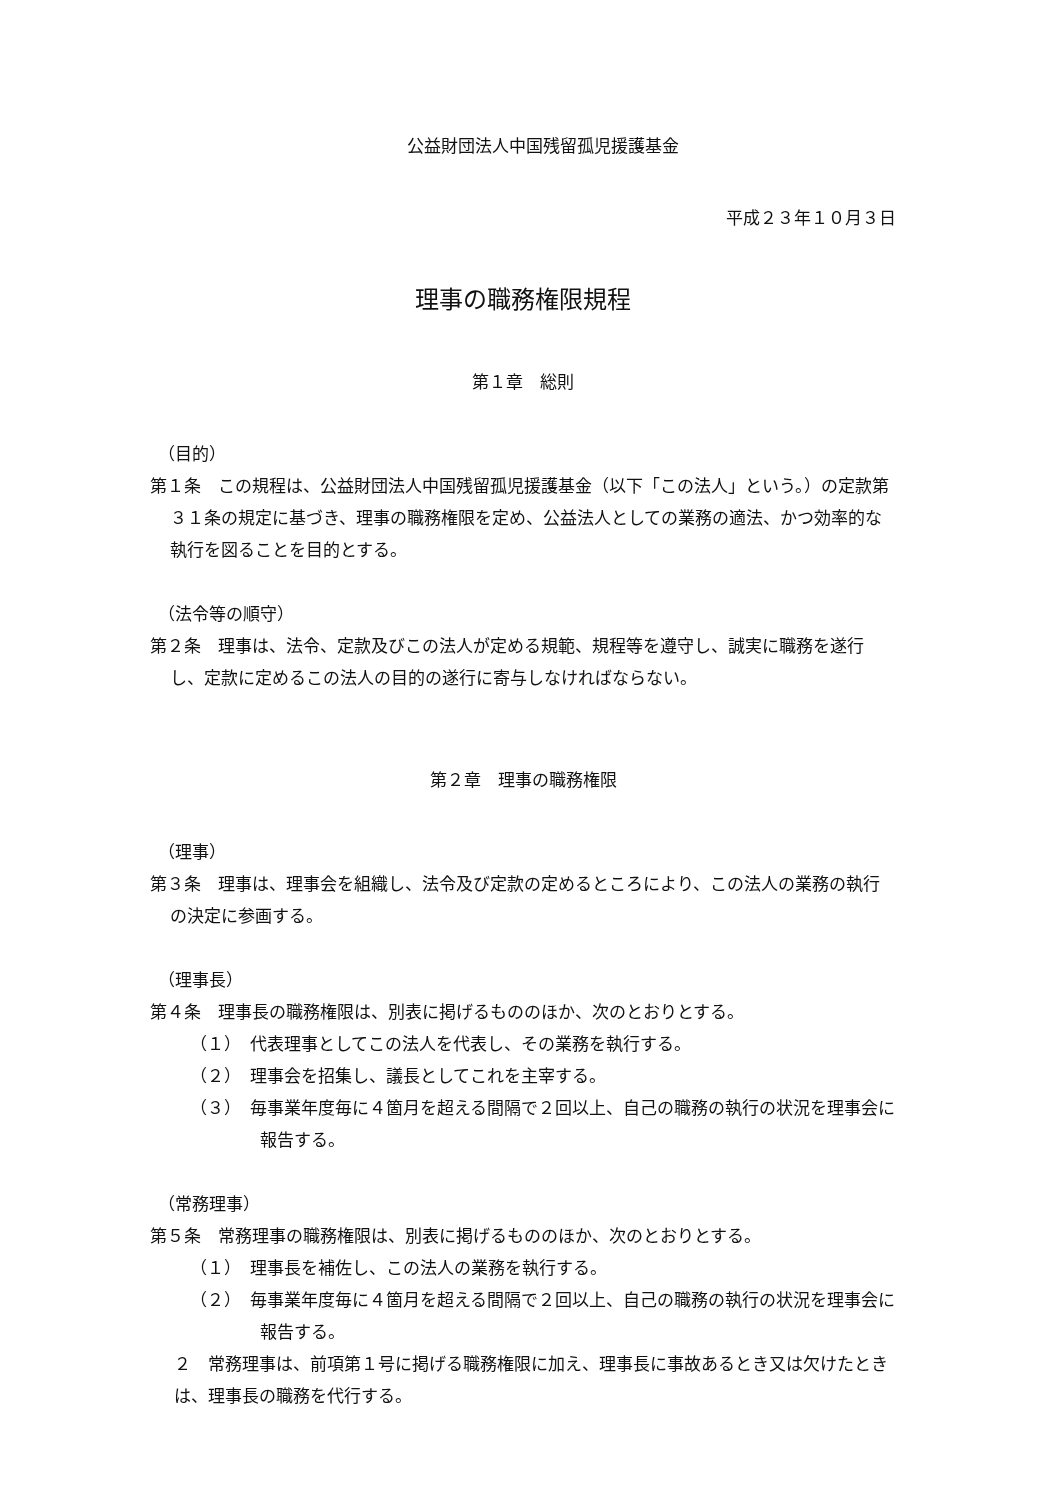公益財団法人中国残留孤児援護基金
平成２３年１０月３日
理事の職務権限規程
第１章　総則
（目的）
第１条　この規程は、公益財団法人中国残留孤児援護基金（以下「この法人」という。）の定款第３１条の規定に基づき、理事の職務権限を定め、公益法人としての業務の適法、かつ効率的な執行を図ることを目的とする。
（法令等の順守）
第２条　理事は、法令、定款及びこの法人が定める規範、規程等を遵守し、誠実に職務を遂行し、定款に定めるこの法人の目的の遂行に寄与しなければならない。
第２章　理事の職務権限
（理事）
第３条　理事は、理事会を組織し、法令及び定款の定めるところにより、この法人の業務の執行の決定に参画する。
（理事長）
第４条　理事長の職務権限は、別表に掲げるもののほか、次のとおりとする。
（１）　代表理事としてこの法人を代表し、その業務を執行する。
（２）　理事会を招集し、議長としてこれを主宰する。
（３）　毎事業年度毎に４箇月を超える間隔で２回以上、自己の職務の執行の状況を理事会に報告する。
（常務理事）
第５条　常務理事の職務権限は、別表に掲げるもののほか、次のとおりとする。
（１）　理事長を補佐し、この法人の業務を執行する。
（２）　毎事業年度毎に４箇月を超える間隔で２回以上、自己の職務の執行の状況を理事会に報告する。
２　常務理事は、前項第１号に掲げる職務権限に加え、理事長に事故あるとき又は欠けたときは、理事長の職務を代行する。